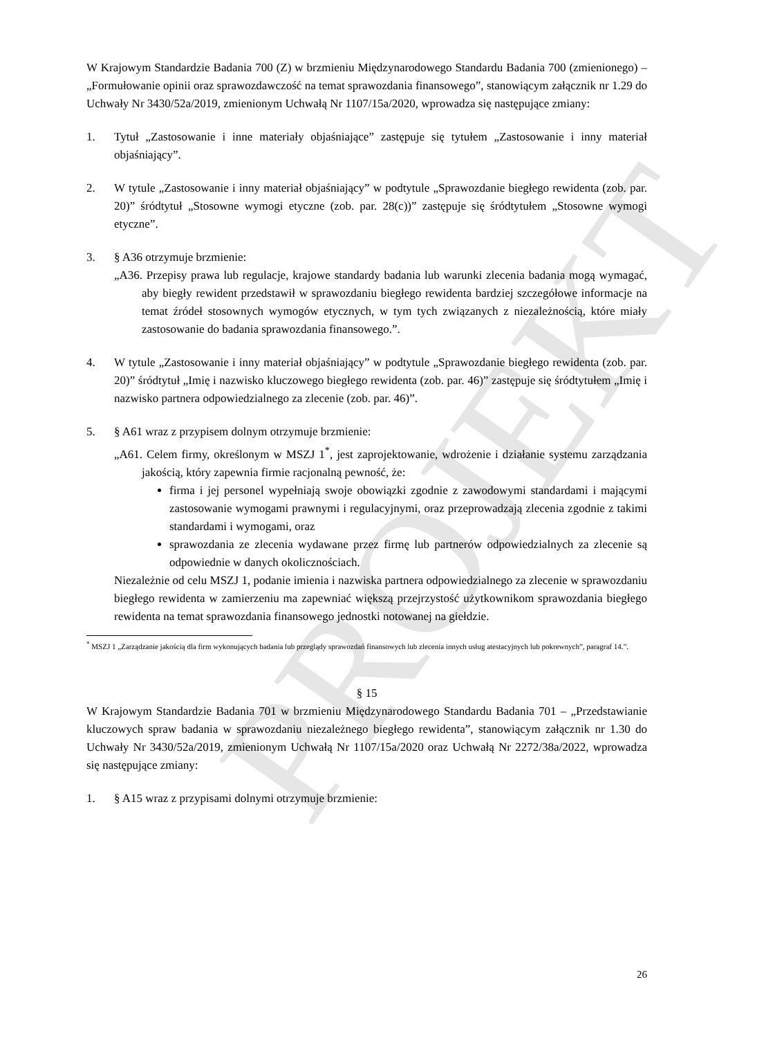PROJEKT
W Krajowym Standardzie Badania 700 (Z) w brzmieniu Międzynarodowego Standardu Badania 700 (zmienionego) – „Formułowanie opinii oraz sprawozdawczość na temat sprawozdania finansowego”, stanowiącym załącznik nr 1.29 do Uchwały Nr 3430/52a/2019, zmienionym Uchwałą Nr 1107/15a/2020, wprowadza się następujące zmiany:
1. Tytuł „Zastosowanie i inne materiały objaśniające” zastępuje się tytułem „Zastosowanie i inny materiał objaśniający”.
2. W tytule „Zastosowanie i inny materiał objaśniający” w podtytule „Sprawozdanie biegłego rewidenta (zob. par. 20)” śródtytuł „Stosowne wymogi etyczne (zob. par. 28(c))” zastępuje się śródtytułem „Stosowne wymogi etyczne”.
3. § A36 otrzymuje brzmienie:
„A36. Przepisy prawa lub regulacje, krajowe standardy badania lub warunki zlecenia badania mogą wymagać, aby biegły rewident przedstawił w sprawozdaniu biegłego rewidenta bardziej szczegółowe informacje na temat źródeł stosownych wymogów etycznych, w tym tych związanych z niezależnością, które miały zastosowanie do badania sprawozdania finansowego.”.
4. W tytule „Zastosowanie i inny materiał objaśniający” w podtytule „Sprawozdanie biegłego rewidenta (zob. par. 20)” śródtytuł „Imię i nazwisko kluczowego biegłego rewidenta (zob. par. 46)” zastępuje się śródtytułem „Imię i nazwisko partnera odpowiedzialnego za zlecenie (zob. par. 46)”.
5. § A61 wraz z przypisem dolnym otrzymuje brzmienie:
„A61. Celem firmy, określonym w MSZJ 1<sup>*</sup>, jest zaprojektowanie, wdrożenie i działanie systemu zarządzania jakością, który zapewnia firmie racjonalną pewność, że:
firma i jej personel wypełniają swoje obowiązki zgodnie z zawodowymi standardami i mającymi zastosowanie wymogami prawnymi i regulacyjnymi, oraz przeprowadzają zlecenia zgodnie z takimi standardami i wymogami, oraz
sprawozdania ze zlecenia wydawane przez firmę lub partnerów odpowiedzialnych za zlecenie są odpowiednie w danych okolicznościach.
Niezależnie od celu MSZJ 1, podanie imienia i nazwiska partnera odpowiedzialnego za zlecenie w sprawozdaniu biegłego rewidenta w zamierzeniu ma zapewniać większą przejrzystość użytkownikom sprawozdania biegłego rewidenta na temat sprawozdania finansowego jednostki notowanej na giełdzie.
<sup>*</sup> MSZJ 1 „Zarządzanie jakością dla firm wykonujących badania lub przeglądy sprawozdań finansowych lub zlecenia innych usług atestacyjnych lub pokrewnych”, paragraf 14.”.
§ 15
W Krajowym Standardzie Badania 701 w brzmieniu Międzynarodowego Standardu Badania 701 – „Przedstawianie kluczowych spraw badania w sprawozdaniu niezależnego biegłego rewidenta”, stanowiącym załącznik nr 1.30 do Uchwały Nr 3430/52a/2019, zmienionym Uchwałą Nr 1107/15a/2020 oraz Uchwałą Nr 2272/38a/2022, wprowadza się następujące zmiany:
1. § A15 wraz z przypisami dolnymi otrzymuje brzmienie:
26